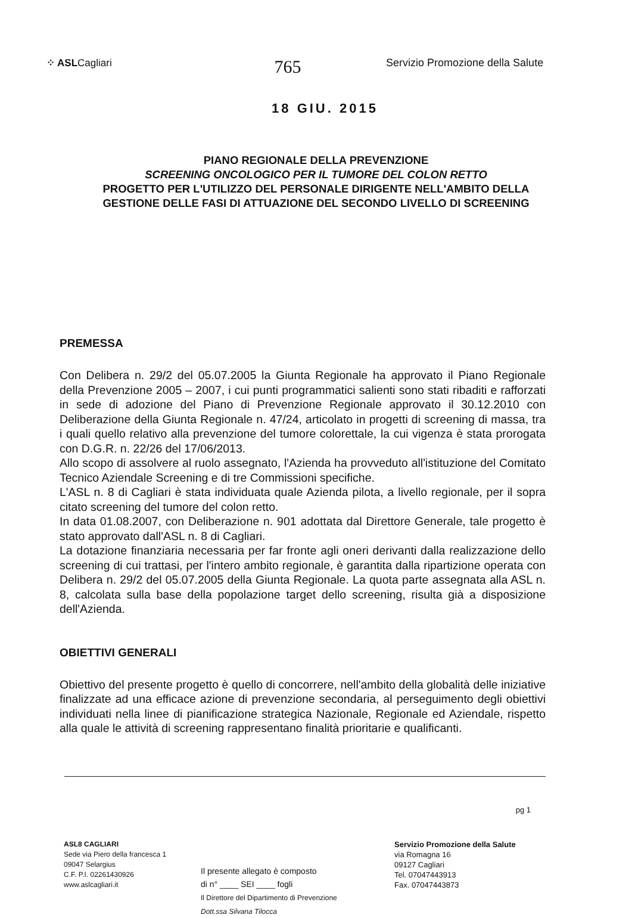⁘ ASLCagliari
765
Servizio Promozione della Salute
18 GIU. 2015
PIANO REGIONALE DELLA PREVENZIONE
SCREENING ONCOLOGICO PER IL TUMORE DEL COLON RETTO
PROGETTO PER L'UTILIZZO DEL PERSONALE DIRIGENTE NELL'AMBITO DELLA
GESTIONE DELLE FASI DI ATTUAZIONE DEL SECONDO LIVELLO DI SCREENING
PREMESSA
Con Delibera n. 29/2 del 05.07.2005 la Giunta Regionale ha approvato il Piano Regionale della Prevenzione 2005 – 2007, i cui punti programmatici salienti sono stati ribaditi e rafforzati in sede di adozione del Piano di Prevenzione Regionale approvato il 30.12.2010 con Deliberazione della Giunta Regionale n. 47/24, articolato in progetti di screening di massa, tra i quali quello relativo alla prevenzione del tumore colorettale, la cui vigenza è stata prorogata con D.G.R. n. 22/26 del 17/06/2013.
Allo scopo di assolvere al ruolo assegnato, l'Azienda ha provveduto all'istituzione del Comitato Tecnico Aziendale Screening e di tre Commissioni specifiche.
L'ASL n. 8 di Cagliari è stata individuata quale Azienda pilota, a livello regionale, per il sopra citato screening del tumore del colon retto.
In data 01.08.2007, con Deliberazione n. 901 adottata dal Direttore Generale, tale progetto è stato approvato dall'ASL n. 8 di Cagliari.
La dotazione finanziaria necessaria per far fronte agli oneri derivanti dalla realizzazione dello screening di cui trattasi, per l'intero ambito regionale, è garantita dalla ripartizione operata con Delibera n. 29/2 del 05.07.2005 della Giunta Regionale. La quota parte assegnata alla ASL n. 8, calcolata sulla base della popolazione target dello screening, risulta già a disposizione dell'Azienda.
OBIETTIVI GENERALI
Obiettivo del presente progetto è quello di concorrere, nell'ambito della globalità delle iniziative finalizzate ad una efficace azione di prevenzione secondaria, al perseguimento degli obiettivi individuati nella linee di pianificazione strategica Nazionale, Regionale ed Aziendale, rispetto alla quale le attività di screening rappresentano finalità prioritarie e qualificanti.
pg 1
ASL8 CAGLIARI
Sede via Piero della francesca 1
09047 Selargius
C.F. P.I. 02261430926
www.aslcagliari.it
Il presente allegato è composto
di n° ____ SEI ____ fogli
Il Direttore del Dipartimento di Prevenzione
Dott.ssa Silvana Tilocca
Servizio Promozione della Salute
via Romagna 16
09127 Cagliari
Tel. 07047443913
Fax. 07047443873